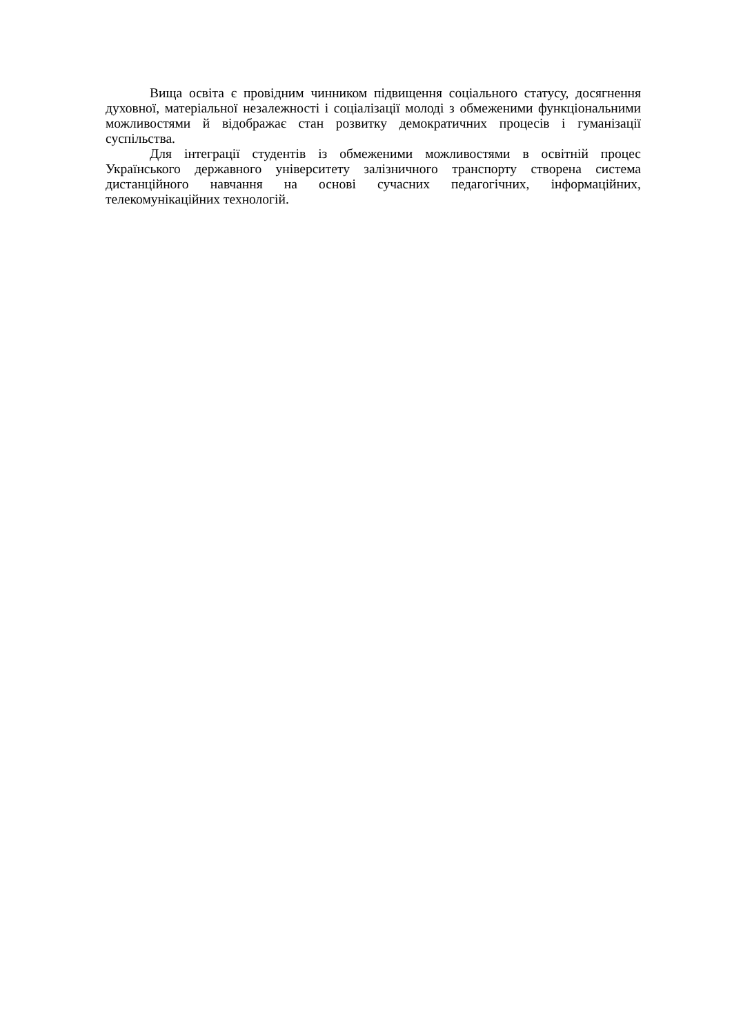Вища освіта є провідним чинником підвищення соціального статусу, досягнення духовної, матеріальної незалежності і соціалізації молоді з обмеженими функціональними можливостями й відображає стан розвитку демократичних процесів і гуманізації суспільства.
Для інтеграції студентів із обмеженими можливостями в освітній процес Українського державного університету залізничного транспорту створена система дистанційного навчання на основі сучасних педагогічних, інформаційних, телекомунікаційних технологій.